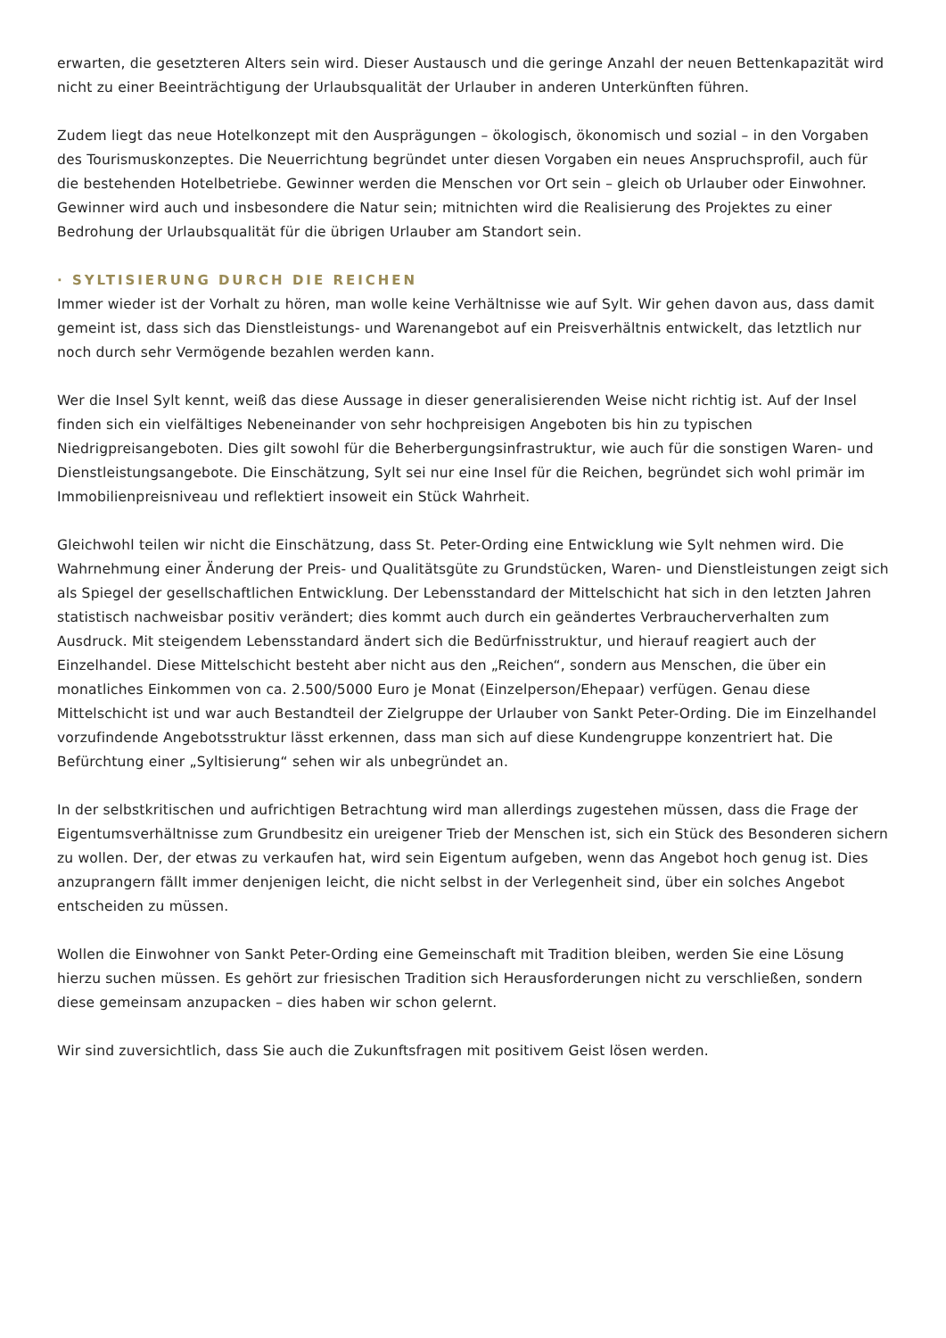erwarten, die gesetzteren Alters sein wird. Dieser Austausch und die geringe Anzahl der neuen Bettenkapazität wird nicht zu einer Beeinträchtigung der Urlaubsqualität der Urlauber in anderen Unterkünften führen.
Zudem liegt das neue Hotelkonzept mit den Ausprägungen – ökologisch, ökonomisch und sozial – in den Vorgaben des Tourismuskonzeptes. Die Neuerrichtung begründet unter diesen Vorgaben ein neues Anspruchsprofil, auch für die bestehenden Hotelbetriebe. Gewinner werden die Menschen vor Ort sein – gleich ob Urlauber oder Einwohner. Gewinner wird auch und insbesondere die Natur sein; mitnichten wird die Realisierung des Projektes zu einer Bedrohung der Urlaubsqualität für die übrigen Urlauber am Standort sein.
· SYLTISIERUNG DURCH DIE REICHEN
Immer wieder ist der Vorhalt zu hören, man wolle keine Verhältnisse wie auf Sylt. Wir gehen davon aus, dass damit gemeint ist, dass sich das Dienstleistungs- und Warenangebot auf ein Preisverhältnis entwickelt, das letztlich nur noch durch sehr Vermögende bezahlen werden kann.
Wer die Insel Sylt kennt, weiß das diese Aussage in dieser generalisierenden Weise nicht richtig ist. Auf der Insel finden sich ein vielfältiges Nebeneinander von sehr hochpreisigen Angeboten bis hin zu typischen Niedrigpreisangeboten. Dies gilt sowohl für die Beherbergungsinfrastruktur, wie auch für die sonstigen Waren- und Dienstleistungsangebote. Die Einschätzung, Sylt sei nur eine Insel für die Reichen, begründet sich wohl primär im Immobilienpreisniveau und reflektiert insoweit ein Stück Wahrheit.
Gleichwohl teilen wir nicht die Einschätzung, dass St. Peter-Ording eine Entwicklung wie Sylt nehmen wird. Die Wahrnehmung einer Änderung der Preis- und Qualitätsgüte zu Grundstücken, Waren- und Dienstleistungen zeigt sich als Spiegel der gesellschaftlichen Entwicklung. Der Lebensstandard der Mittelschicht hat sich in den letzten Jahren statistisch nachweisbar positiv verändert; dies kommt auch durch ein geändertes Verbraucherverhalten zum Ausdruck. Mit steigendem Lebensstandard ändert sich die Bedürfnisstruktur, und hierauf reagiert auch der Einzelhandel. Diese Mittelschicht besteht aber nicht aus den „Reichen“, sondern aus Menschen, die über ein monatliches Einkommen von ca. 2.500/5000 Euro je Monat (Einzelperson/Ehepaar) verfügen. Genau diese Mittelschicht ist und war auch Bestandteil der Zielgruppe der Urlauber von Sankt Peter-Ording. Die im Einzelhandel vorzufindende Angebotsstruktur lässt erkennen, dass man sich auf diese Kundengruppe konzentriert hat. Die Befürchtung einer „Syltisierung“ sehen wir als unbegründet an.
In der selbstkritischen und aufrichtigen Betrachtung wird man allerdings zugestehen müssen, dass die Frage der Eigentumsverhältnisse zum Grundbesitz ein ureigener Trieb der Menschen ist, sich ein Stück des Besonderen sichern zu wollen. Der, der etwas zu verkaufen hat, wird sein Eigentum aufgeben, wenn das Angebot hoch genug ist. Dies anzuprangern fällt immer denjenigen leicht, die nicht selbst in der Verlegenheit sind, über ein solches Angebot entscheiden zu müssen.
Wollen die Einwohner von Sankt Peter-Ording eine Gemeinschaft mit Tradition bleiben, werden Sie eine Lösung hierzu suchen müssen. Es gehört zur friesischen Tradition sich Herausforderungen nicht zu verschließen, sondern diese gemeinsam anzupacken – dies haben wir schon gelernt.
Wir sind zuversichtlich, dass Sie auch die Zukunftsfragen mit positivem Geist lösen werden.